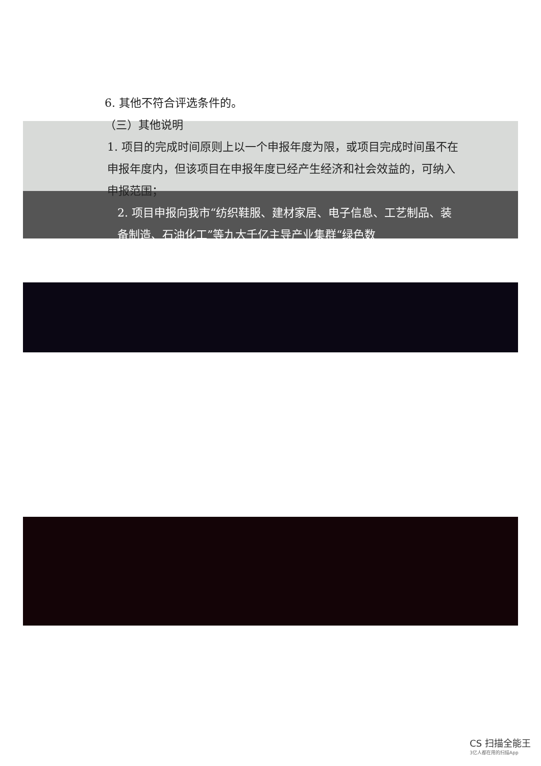6. 其他不符合评选条件的。
（三）其他说明
1. 项目的完成时间原则上以一个申报年度为限，或项目完成时间虽不在申报年度内，但该项目在申报年度已经产生经济和社会效益的，可纳入申报范围；
2. 项目申报向我市“纺织鞋服、建材家居、电子信息、工艺制品、装备制造、石油化工”等九大千亿主导产业集群“绿色数
CS 扫描全能王
3亿人都在用的扫描App